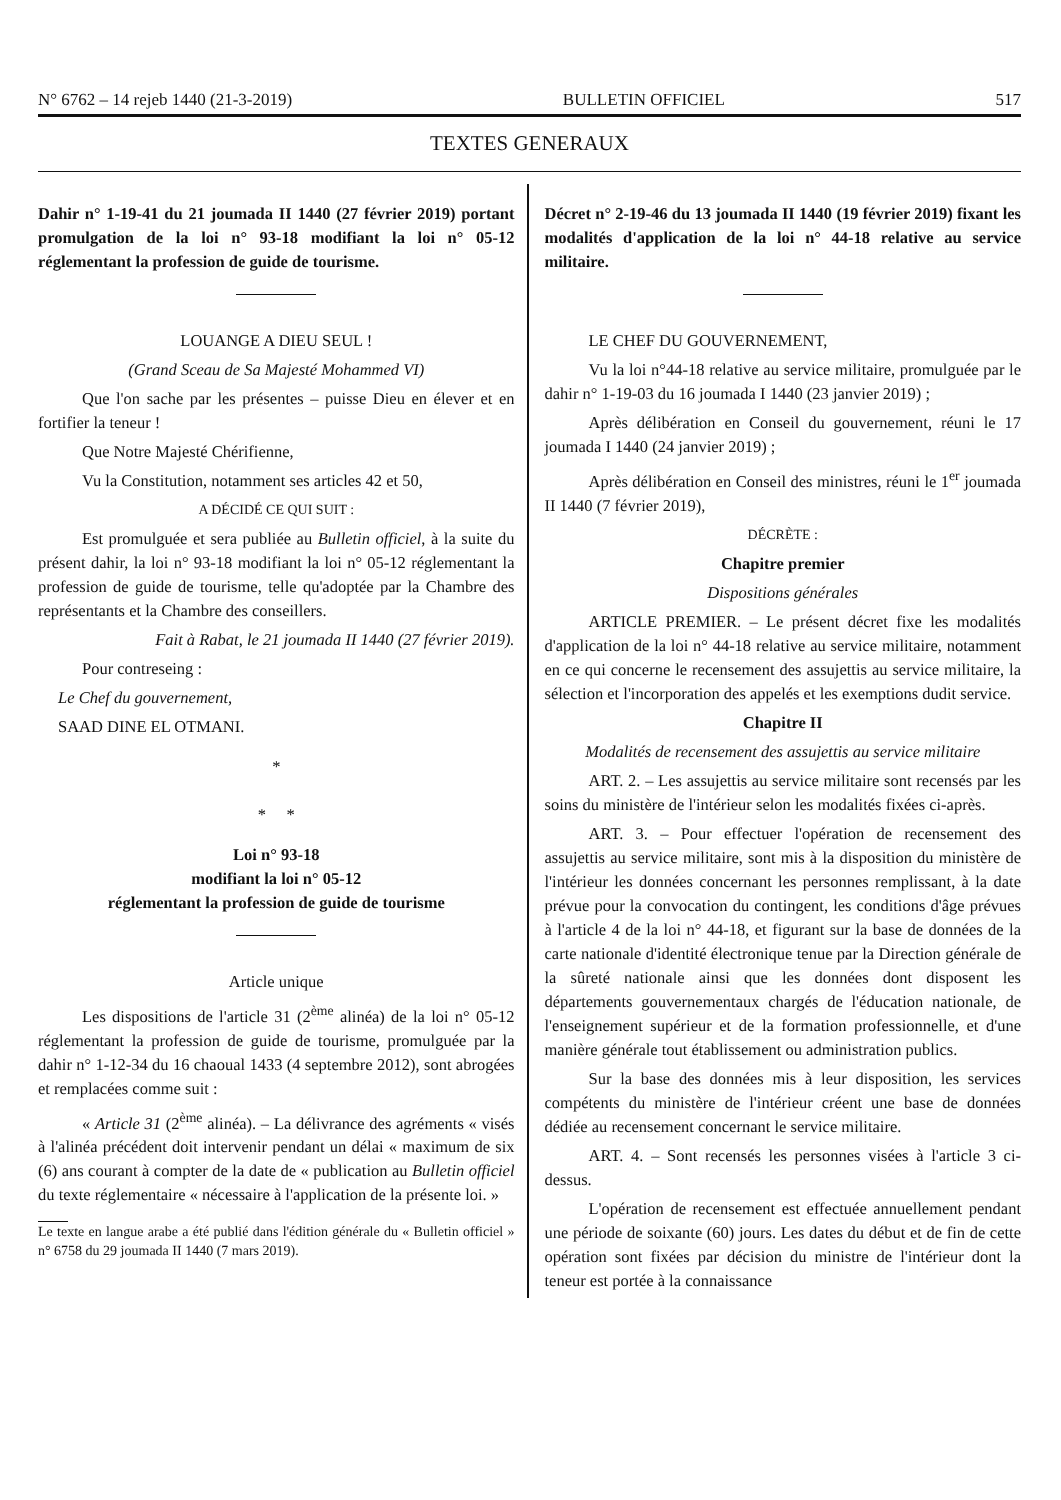N° 6762 – 14 rejeb 1440 (21-3-2019) BULLETIN OFFICIEL 517
TEXTES GENERAUX
Dahir n° 1-19-41 du 21 joumada II 1440 (27 février 2019) portant promulgation de la loi n° 93-18 modifiant la loi n° 05-12 réglementant la profession de guide de tourisme.
LOUANGE A DIEU SEUL !
(Grand Sceau de Sa Majesté Mohammed VI)
Que l'on sache par les présentes – puisse Dieu en élever et en fortifier la teneur !
Que Notre Majesté Chérifienne,
Vu la Constitution, notamment ses articles 42 et 50,
A DÉCIDÉ CE QUI SUIT :
Est promulguée et sera publiée au Bulletin officiel, à la suite du présent dahir, la loi n° 93-18 modifiant la loi n° 05-12 réglementant la profession de guide de tourisme, telle qu'adoptée par la Chambre des représentants et la Chambre des conseillers.
Fait à Rabat, le 21 joumada II 1440 (27 février 2019).
Pour contreseing :
Le Chef du gouvernement,
SAAD DINE EL OTMANI.
*
* *
Loi n° 93-18
modifiant la loi n° 05-12
réglementant la profession de guide de tourisme
Article unique
Les dispositions de l'article 31 (2<sup>ème</sup> alinéa) de la loi n° 05-12 réglementant la profession de guide de tourisme, promulguée par la dahir n° 1-12-34 du 16 chaoual 1433 (4 septembre 2012), sont abrogées et remplacées comme suit :
« Article 31 (2<sup>ème</sup> alinéa). – La délivrance des agréments « visés à l'alinéa précédent doit intervenir pendant un délai « maximum de six (6) ans courant à compter de la date de « publication au Bulletin officiel du texte réglementaire « nécessaire à l'application de la présente loi. »
Le texte en langue arabe a été publié dans l'édition générale du « Bulletin officiel » n° 6758 du 29 joumada II 1440 (7 mars 2019).
Décret n° 2-19-46 du 13 joumada II 1440 (19 février 2019) fixant les modalités d'application de la loi n° 44-18 relative au service militaire.
LE CHEF DU GOUVERNEMENT,
Vu la loi n°44-18 relative au service militaire, promulguée par le dahir n° 1-19-03 du 16 joumada I 1440 (23 janvier 2019) ;
Après délibération en Conseil du gouvernement, réuni le 17 joumada I 1440 (24 janvier 2019) ;
Après délibération en Conseil des ministres, réuni le 1<sup>er</sup> joumada II 1440 (7 février 2019),
DÉCRÈTE :
Chapitre premier
Dispositions générales
ARTICLE PREMIER. – Le présent décret fixe les modalités d'application de la loi n° 44-18 relative au service militaire, notamment en ce qui concerne le recensement des assujettis au service militaire, la sélection et l'incorporation des appelés et les exemptions dudit service.
Chapitre II
Modalités de recensement des assujettis au service militaire
ART. 2. – Les assujettis au service militaire sont recensés par les soins du ministère de l'intérieur selon les modalités fixées ci-après.
ART. 3. – Pour effectuer l'opération de recensement des assujettis au service militaire, sont mis à la disposition du ministère de l'intérieur les données concernant les personnes remplissant, à la date prévue pour la convocation du contingent, les conditions d'âge prévues à l'article 4 de la loi n° 44-18, et figurant sur la base de données de la carte nationale d'identité électronique tenue par la Direction générale de la sûreté nationale ainsi que les données dont disposent les départements gouvernementaux chargés de l'éducation nationale, de l'enseignement supérieur et de la formation professionnelle, et d'une manière générale tout établissement ou administration publics.
Sur la base des données mis à leur disposition, les services compétents du ministère de l'intérieur créent une base de données dédiée au recensement concernant le service militaire.
ART. 4. – Sont recensés les personnes visées à l'article 3 ci-dessus.
L'opération de recensement est effectuée annuellement pendant une période de soixante (60) jours. Les dates du début et de fin de cette opération sont fixées par décision du ministre de l'intérieur dont la teneur est portée à la connaissance